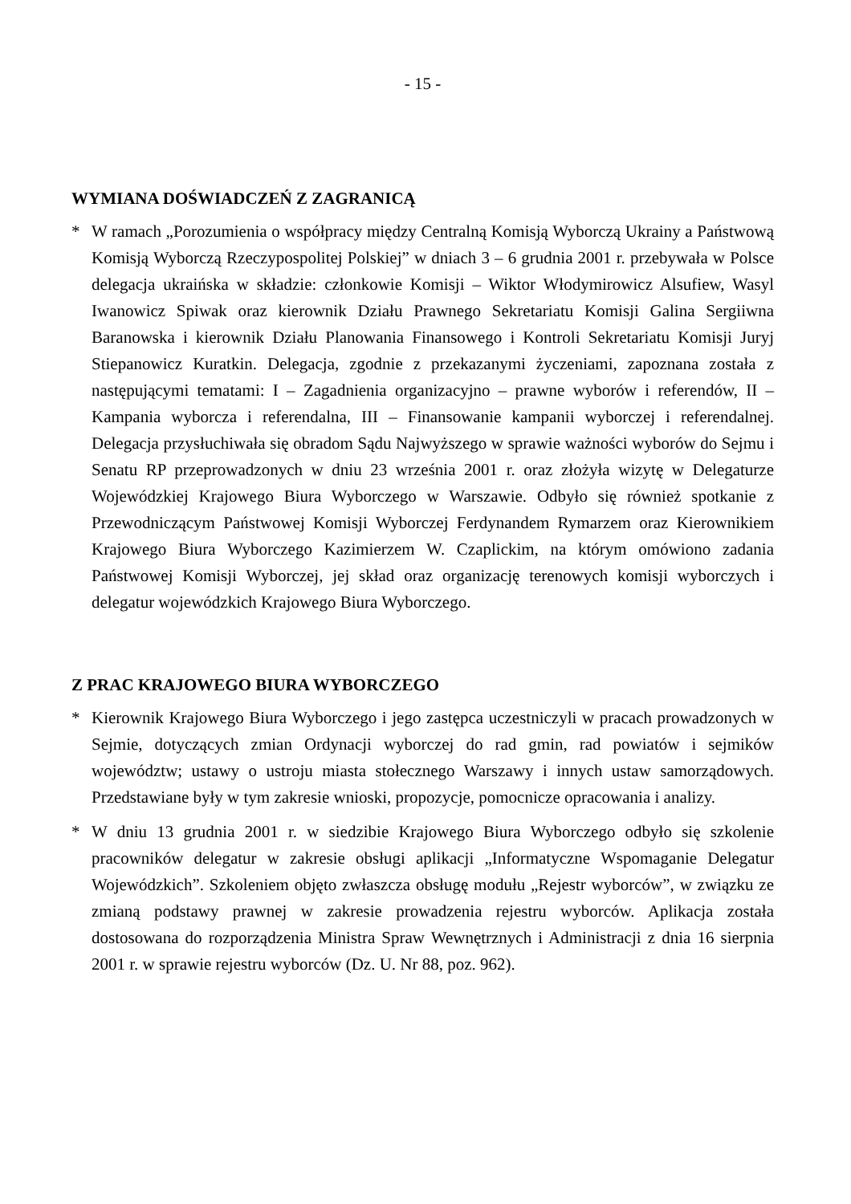- 15 -
WYMIANA DOŚWIADCZEŃ Z ZAGRANICĄ
* W ramach „Porozumienia o współpracy między Centralną Komisją Wyborczą Ukrainy a Państwową Komisją Wyborczą Rzeczypospolitej Polskiej” w dniach 3 – 6 grudnia 2001 r. przebywała w Polsce delegacja ukraińska w składzie: członkowie Komisji – Wiktor Włodymirowicz Alsufiew, Wasyl Iwanowicz Spiwak oraz kierownik Działu Prawnego Sekretariatu Komisji Galina Sergiiwna Baranowska i kierownik Działu Planowania Finansowego i Kontroli Sekretariatu Komisji Juryj Stiepanowicz Kuratkin. Delegacja, zgodnie z przekazanymi życzeniami, zapoznana została z następującymi tematami: I – Zagadnienia organizacyjno – prawne wyborów i referendów, II – Kampania wyborcza i referendalna, III – Finansowanie kampanii wyborczej i referendalnej. Delegacja przysłuchiwała się obradom Sądu Najwyższego w sprawie ważności wyborów do Sejmu i Senatu RP przeprowadzonych w dniu 23 września 2001 r. oraz złożyła wizytę w Delegaturze Wojewódzkiej Krajowego Biura Wyborczego w Warszawie. Odbyło się również spotkanie z Przewodniczącym Państwowej Komisji Wyborczej Ferdynandem Rymarzem oraz Kierownikiem Krajowego Biura Wyborczego Kazimierzem W. Czaplickim, na którym omówiono zadania Państwowej Komisji Wyborczej, jej skład oraz organizację terenowych komisji wyborczych i delegatur wojewódzkich Krajowego Biura Wyborczego.
Z PRAC KRAJOWEGO BIURA WYBORCZEGO
* Kierownik Krajowego Biura Wyborczego i jego zastępca uczestniczyli w pracach prowadzonych w Sejmie, dotyczących zmian Ordynacji wyborczej do rad gmin, rad powiatów i sejmików województw; ustawy o ustroju miasta stołecznego Warszawy i innych ustaw samorządowych. Przedstawiane były w tym zakresie wnioski, propozycje, pomocnicze opracowania i analizy.
* W dniu 13 grudnia 2001 r. w siedzibie Krajowego Biura Wyborczego odbyło się szkolenie pracowników delegatur w zakresie obsługi aplikacji „Informatyczne Wspomaganie Delegatur Wojewódzkich”. Szkoleniem objęto zwłaszcza obsługę modułu „Rejestr wyborców”, w związku ze zmianą podstawy prawnej w zakresie prowadzenia rejestru wyborców. Aplikacja została dostosowana do rozporządzenia Ministra Spraw Wewnętrznych i Administracji z dnia 16 sierpnia 2001 r. w sprawie rejestru wyborców (Dz. U. Nr 88, poz. 962).